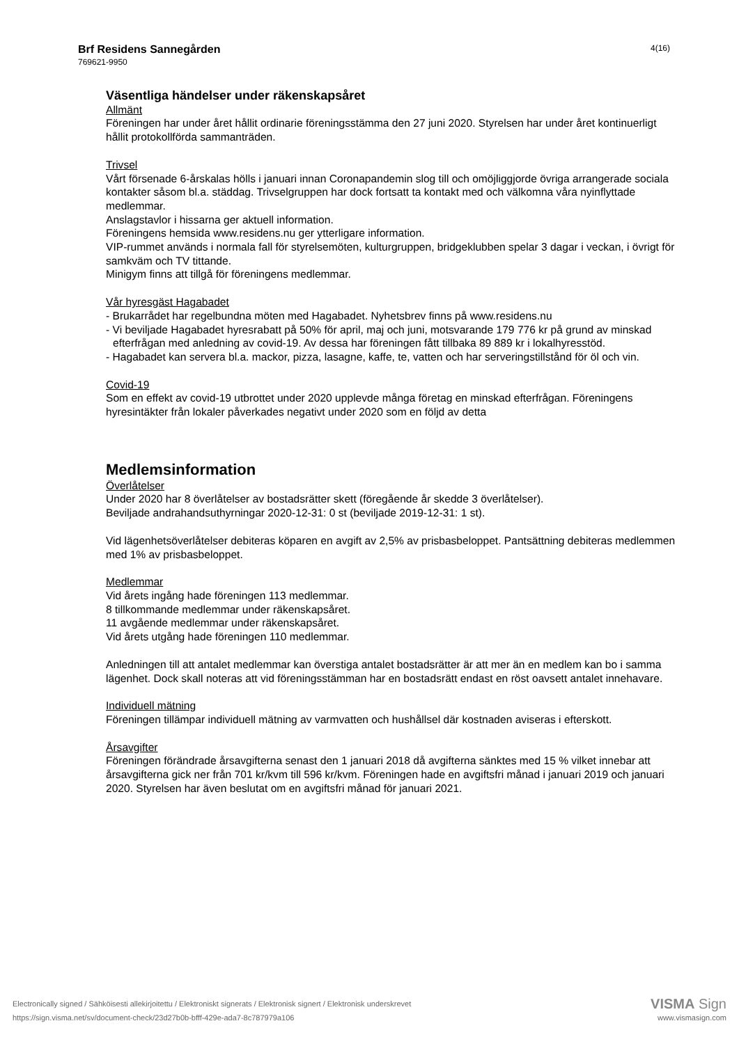Brf Residens Sannegården
769621-9950
4(16)
Väsentliga händelser under räkenskapsåret
Allmänt
Föreningen har under året hållit ordinarie föreningsstämma den 27 juni 2020. Styrelsen har under året kontinuerligt hållit protokollförda sammanträden.
Trivsel
Vårt försenade 6-årskalas hölls i januari innan Coronapandemin slog till och omöjliggjorde övriga arrangerade sociala kontakter såsom bl.a. städdag. Trivselgruppen har dock fortsatt ta kontakt med och välkomna våra nyinflyttade medlemmar.
Anslagstavlor i hissarna ger aktuell information.
Föreningens hemsida www.residens.nu ger ytterligare information.
VIP-rummet används i normala fall för styrelsemöten, kulturgruppen, bridgeklubben spelar 3 dagar i veckan, i övrigt för samkväm och TV tittande.
Minigym finns att tillgå för föreningens medlemmar.
Vår hyresgäst Hagabadet
- Brukarrådet har regelbundna möten med Hagabadet. Nyhetsbrev finns på www.residens.nu
- Vi beviljade Hagabadet hyresrabatt på 50% för april, maj och juni, motsvarande 179 776 kr på grund av minskad efterfrågan med anledning av covid-19. Av dessa har föreningen fått tillbaka 89 889 kr i lokalhyresstöd.
- Hagabadet kan servera bl.a. mackor, pizza, lasagne, kaffe, te, vatten och har serveringstillstånd för öl och vin.
Covid-19
Som en effekt av covid-19 utbrottet under 2020 upplevde många företag en minskad efterfrågan. Föreningens hyresintäkter från lokaler påverkades negativt under 2020 som en följd av detta
Medlemsinformation
Överlåtelser
Under 2020 har 8 överlåtelser av bostadsrätter skett (föregående år skedde 3 överlåtelser).
Beviljade andrahandsuthyrningar 2020-12-31: 0 st (beviljade 2019-12-31: 1 st).
Vid lägenhetsöverlåtelser debiteras köparen en avgift av 2,5% av prisbasbeloppet. Pantsättning debiteras medlemmen med 1% av prisbasbeloppet.
Medlemmar
Vid årets ingång hade föreningen 113 medlemmar.
8 tillkommande medlemmar under räkenskapsåret.
11 avgående medlemmar under räkenskapsåret.
Vid årets utgång hade föreningen 110 medlemmar.
Anledningen till att antalet medlemmar kan överstiga antalet bostadsrätter är att mer än en medlem kan bo i samma lägenhet. Dock skall noteras att vid föreningsstämman har en bostadsrätt endast en röst oavsett antalet innehavare.
Individuell mätning
Föreningen tillämpar individuell mätning av varmvatten och hushållsel där kostnaden aviseras i efterskott.
Årsavgifter
Föreningen förändrade årsavgifterna senast den 1 januari 2018 då avgifterna sänktes med 15 % vilket innebar att årsavgifterna gick ner från 701 kr/kvm till 596 kr/kvm. Föreningen hade en avgiftsfri månad i januari 2019 och januari 2020. Styrelsen har även beslutat om en avgiftsfri månad för januari 2021.
Electronically signed / Sähköisesti allekirjoitettu / Elektroniskt signerats / Elektronisk signert / Elektronisk underskrevet
https://sign.visma.net/sv/document-check/23d27b0b-bfff-429e-ada7-8c787979a106
VISMA Sign
www.vismasign.com